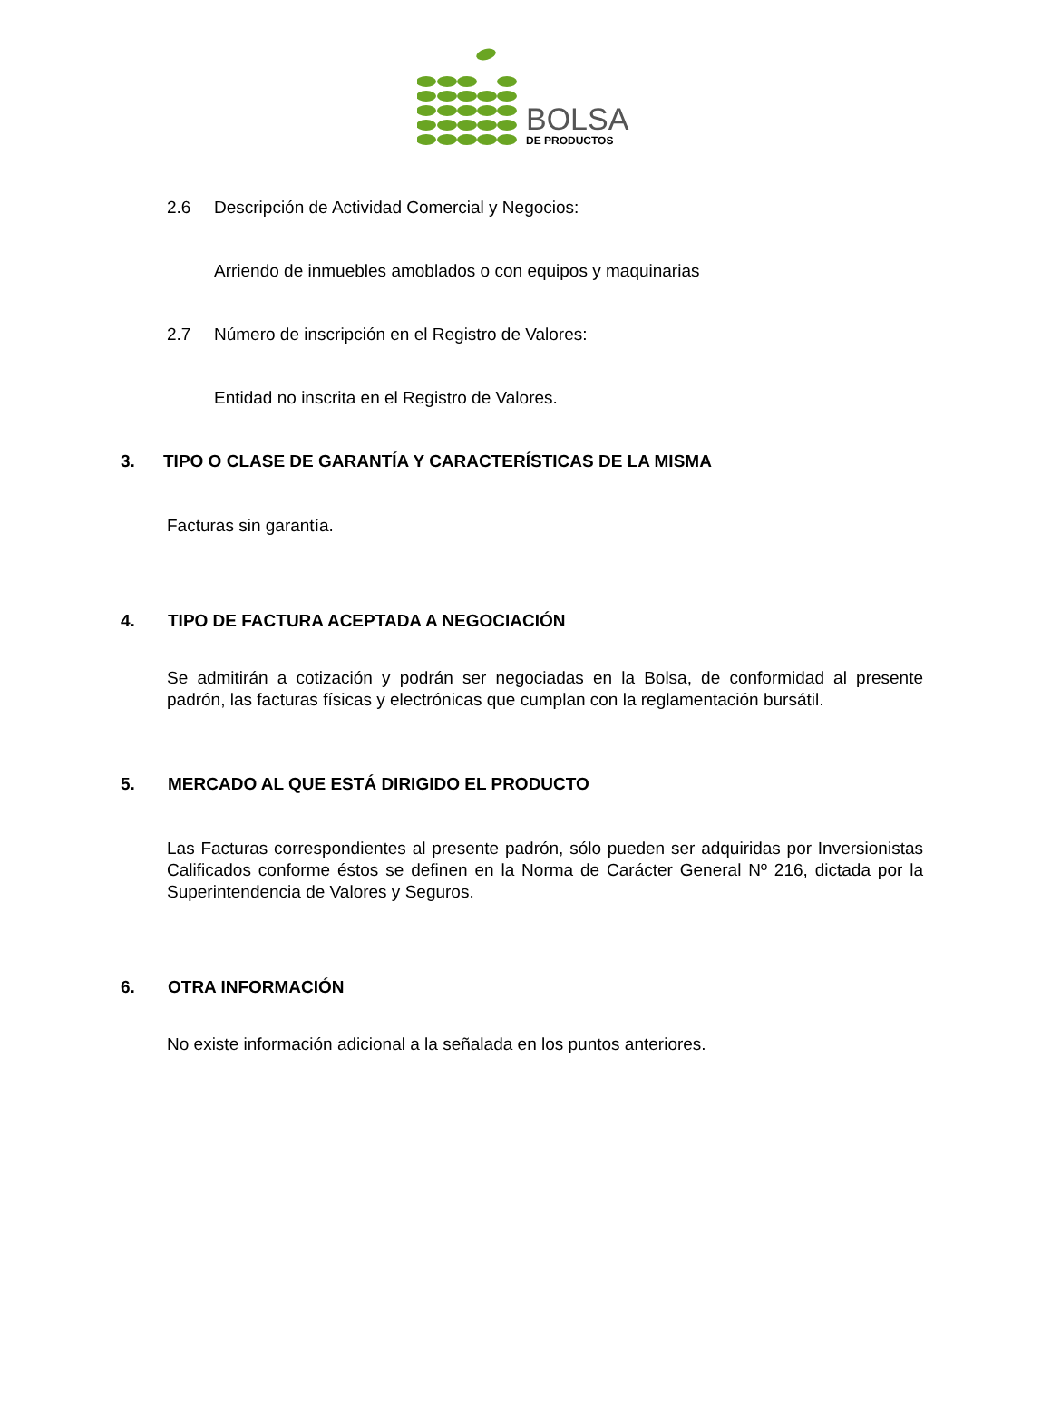BOLSA
DE PRODUCTOS
2.6 Descripción de Actividad Comercial y Negocios:
Arriendo de inmuebles amoblados o con equipos y maquinarias
2.7 Número de inscripción en el Registro de Valores:
Entidad no inscrita en el Registro de Valores.
3. TIPO O CLASE DE GARANTÍA Y CARACTERÍSTICAS DE LA MISMA
Facturas sin garantía.
4. TIPO DE FACTURA ACEPTADA A NEGOCIACIÓN
Se admitirán a cotización y podrán ser negociadas en la Bolsa, de conformidad al presente padrón, las facturas físicas y electrónicas que cumplan con la reglamentación bursátil.
5. MERCADO AL QUE ESTÁ DIRIGIDO EL PRODUCTO
Las Facturas correspondientes al presente padrón, sólo pueden ser adquiridas por Inversionistas Calificados conforme éstos se definen en la Norma de Carácter General Nº 216, dictada por la Superintendencia de Valores y Seguros.
6. OTRA INFORMACIÓN
No existe información adicional a la señalada en los puntos anteriores.